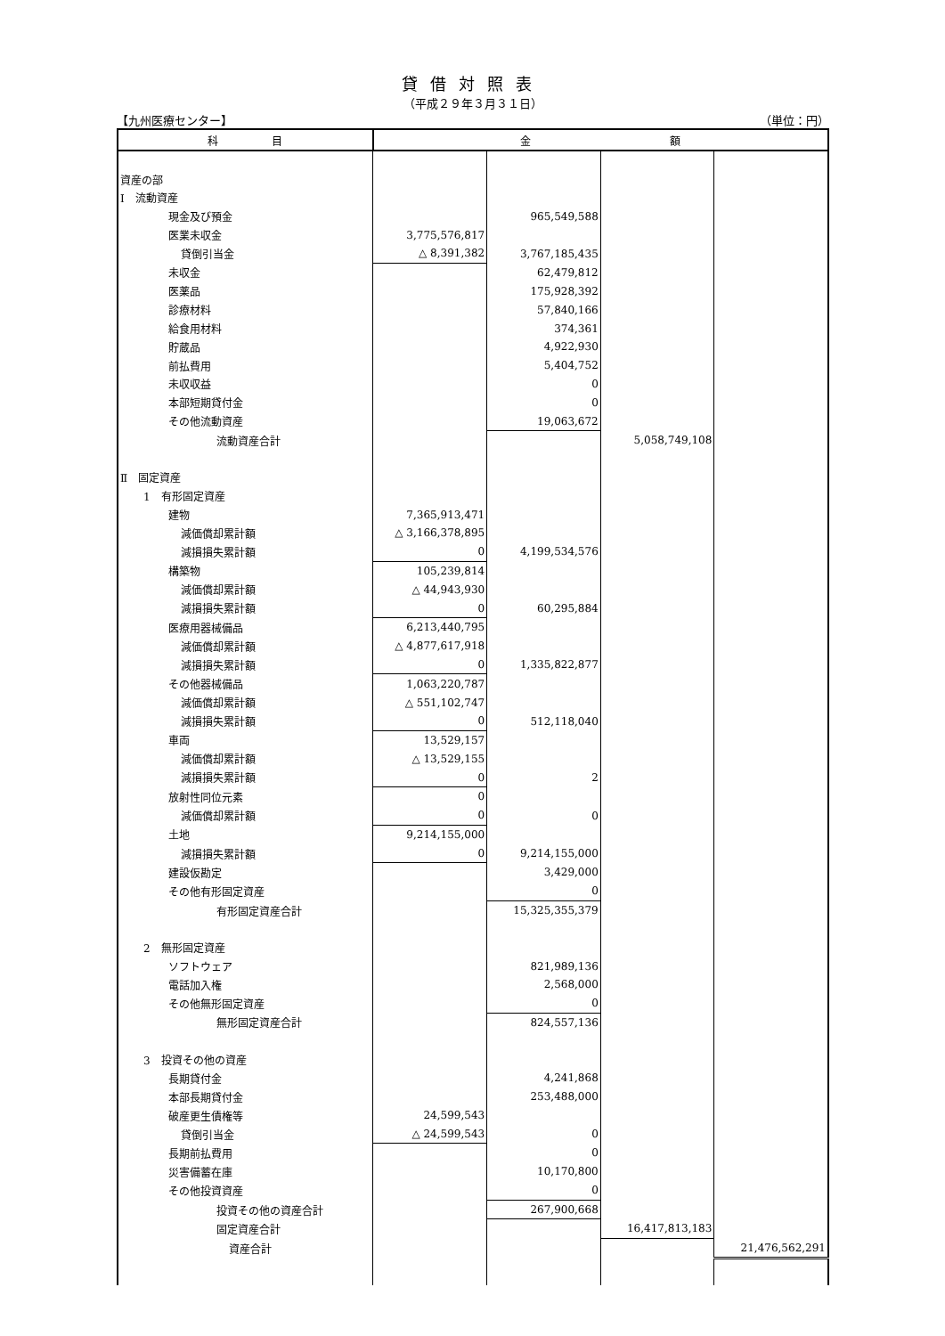貸借対照表
（平成２９年３月３１日）
【九州医療センター】 （単位：円）
| 科 目 | 金 額 | | | |
| --- | --- | --- | --- | --- |
| 資産の部 | | | | |
| Ⅰ 流動資産 | | | | |
| 現金及び預金 | | 965,549,588 | | |
| 医業未収金 | 3,775,576,817 | | | |
| 貸倒引当金 | △ 8,391,382 | 3,767,185,435 | | |
| 未収金 | | 62,479,812 | | |
| 医薬品 | | 175,928,392 | | |
| 診療材料 | | 57,840,166 | | |
| 給食用材料 | | 374,361 | | |
| 貯蔵品 | | 4,922,930 | | |
| 前払費用 | | 5,404,752 | | |
| 未収収益 | | 0 | | |
| 本部短期貸付金 | | 0 | | |
| その他流動資産 | | 19,063,672 | | |
| 流動資産合計 | | | 5,058,749,108 | |
| Ⅱ 固定資産 | | | | |
| 1 有形固定資産 | | | | |
| 建物 | 7,365,913,471 | | | |
| 減価償却累計額 | △ 3,166,378,895 | | | |
| 減損損失累計額 | 0 | 4,199,534,576 | | |
| 構築物 | 105,239,814 | | | |
| 減価償却累計額 | △ 44,943,930 | | | |
| 減損損失累計額 | 0 | 60,295,884 | | |
| 医療用器械備品 | 6,213,440,795 | | | |
| 減価償却累計額 | △ 4,877,617,918 | | | |
| 減損損失累計額 | 0 | 1,335,822,877 | | |
| その他器械備品 | 1,063,220,787 | | | |
| 減価償却累計額 | △ 551,102,747 | | | |
| 減損損失累計額 | 0 | 512,118,040 | | |
| 車両 | 13,529,157 | | | |
| 減価償却累計額 | △ 13,529,155 | | | |
| 減損損失累計額 | 0 | 2 | | |
| 放射性同位元素 | 0 | | | |
| 減価償却累計額 | 0 | 0 | | |
| 土地 | 9,214,155,000 | | | |
| 減損損失累計額 | 0 | 9,214,155,000 | | |
| 建設仮勘定 | | 3,429,000 | | |
| その他有形固定資産 | | 0 | | |
| 有形固定資産合計 | | 15,325,355,379 | | |
| 2 無形固定資産 | | | | |
| ソフトウェア | | 821,989,136 | | |
| 電話加入権 | | 2,568,000 | | |
| その他無形固定資産 | | 0 | | |
| 無形固定資産合計 | | 824,557,136 | | |
| 3 投資その他の資産 | | | | |
| 長期貸付金 | | 4,241,868 | | |
| 本部長期貸付金 | | 253,488,000 | | |
| 破産更生債権等 | 24,599,543 | | | |
| 貸倒引当金 | △ 24,599,543 | 0 | | |
| 長期前払費用 | | 0 | | |
| 災害備蓄在庫 | | 10,170,800 | | |
| その他投資資産 | | 0 | | |
| 投資その他の資産合計 | | 267,900,668 | | |
| 固定資産合計 | | | 16,417,813,183 | |
| 資産合計 | | | | 21,476,562,291 |